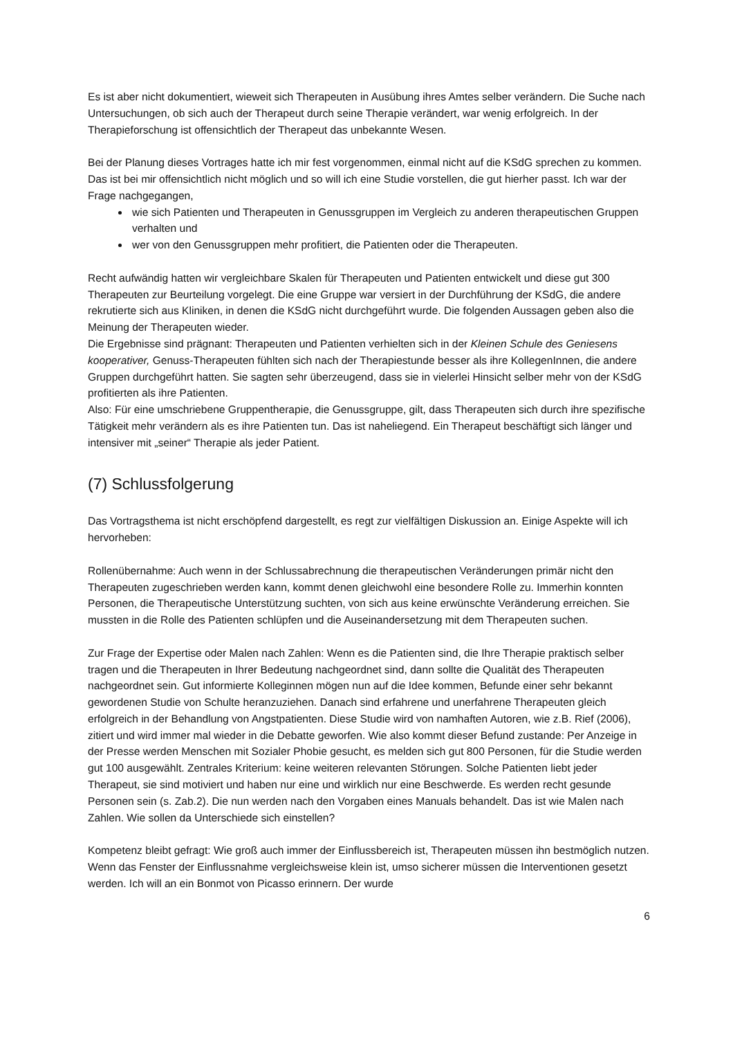Es ist aber nicht dokumentiert, wieweit sich Therapeuten in Ausübung ihres Amtes selber verändern. Die Suche nach Untersuchungen, ob sich auch der Therapeut durch seine Therapie verändert, war wenig erfolgreich. In der Therapieforschung ist offensichtlich der Therapeut das unbekannte Wesen.
Bei der Planung dieses Vortrages hatte ich mir fest vorgenommen, einmal nicht auf die KSdG sprechen zu kommen. Das ist bei mir offensichtlich nicht möglich und so will ich eine Studie vorstellen, die gut hierher passt. Ich war der Frage nachgegangen,
wie sich Patienten und Therapeuten in Genussgruppen im Vergleich zu anderen therapeutischen Gruppen verhalten und
wer von den Genussgruppen mehr profitiert, die Patienten oder die Therapeuten.
Recht aufwändig hatten wir vergleichbare Skalen für Therapeuten und Patienten entwickelt und diese gut 300 Therapeuten zur Beurteilung vorgelegt. Die eine Gruppe war versiert in der Durchführung der KSdG, die andere rekrutierte sich aus Kliniken, in denen die KSdG nicht durchgeführt wurde. Die folgenden Aussagen geben also die Meinung der Therapeuten wieder.
Die Ergebnisse sind prägnant: Therapeuten und Patienten verhielten sich in der Kleinen Schule des Geniesens kooperativer, Genuss-Therapeuten fühlten sich nach der Therapiestunde besser als ihre KollegenInnen, die andere Gruppen durchgeführt hatten. Sie sagten sehr überzeugend, dass sie in vielerlei Hinsicht selber mehr von der KSdG profitierten als ihre Patienten.
Also: Für eine umschriebene Gruppentherapie, die Genussgruppe, gilt, dass Therapeuten sich durch ihre spezifische Tätigkeit mehr verändern als es ihre Patienten tun. Das ist naheliegend. Ein Therapeut beschäftigt sich länger und intensiver mit „seiner“ Therapie als jeder Patient.
(7) Schlussfolgerung
Das Vortragsthema ist nicht erschöpfend dargestellt, es regt zur vielfältigen Diskussion an. Einige Aspekte will ich hervorheben:
Rollenübernahme: Auch wenn in der Schlussabrechnung die therapeutischen Veränderungen primär nicht den Therapeuten zugeschrieben werden kann, kommt denen gleichwohl eine besondere Rolle zu. Immerhin konnten Personen, die Therapeutische Unterstützung suchten, von sich aus keine erwünschte Veränderung erreichen. Sie mussten in die Rolle des Patienten schlüpfen und die Auseinandersetzung mit dem Therapeuten suchen.
Zur Frage der Expertise oder Malen nach Zahlen: Wenn es die Patienten sind, die Ihre Therapie praktisch selber tragen und die Therapeuten in Ihrer Bedeutung nachgeordnet sind, dann sollte die Qualität des Therapeuten nachgeordnet sein. Gut informierte Kolleginnen mögen nun auf die Idee kommen, Befunde einer sehr bekannt gewordenen Studie von Schulte heranzuziehen. Danach sind erfahrene und unerfahrene Therapeuten gleich erfolgreich in der Behandlung von Angstpatienten. Diese Studie wird von namhaften Autoren, wie z.B. Rief (2006), zitiert und wird immer mal wieder in die Debatte geworfen. Wie also kommt dieser Befund zustande: Per Anzeige in der Presse werden Menschen mit Sozialer Phobie gesucht, es melden sich gut 800 Personen, für die Studie werden gut 100 ausgewählt. Zentrales Kriterium: keine weiteren relevanten Störungen. Solche Patienten liebt jeder Therapeut, sie sind motiviert und haben nur eine und wirklich nur eine Beschwerde. Es werden recht gesunde Personen sein (s. Zab.2). Die nun werden nach den Vorgaben eines Manuals behandelt. Das ist wie Malen nach Zahlen. Wie sollen da Unterschiede sich einstellen?
Kompetenz bleibt gefragt: Wie groß auch immer der Einflussbereich ist, Therapeuten müssen ihn bestmöglich nutzen. Wenn das Fenster der Einflussnahme vergleichsweise klein ist, umso sicherer müssen die Interventionen gesetzt werden. Ich will an ein Bonmot von Picasso erinnern. Der wurde
6